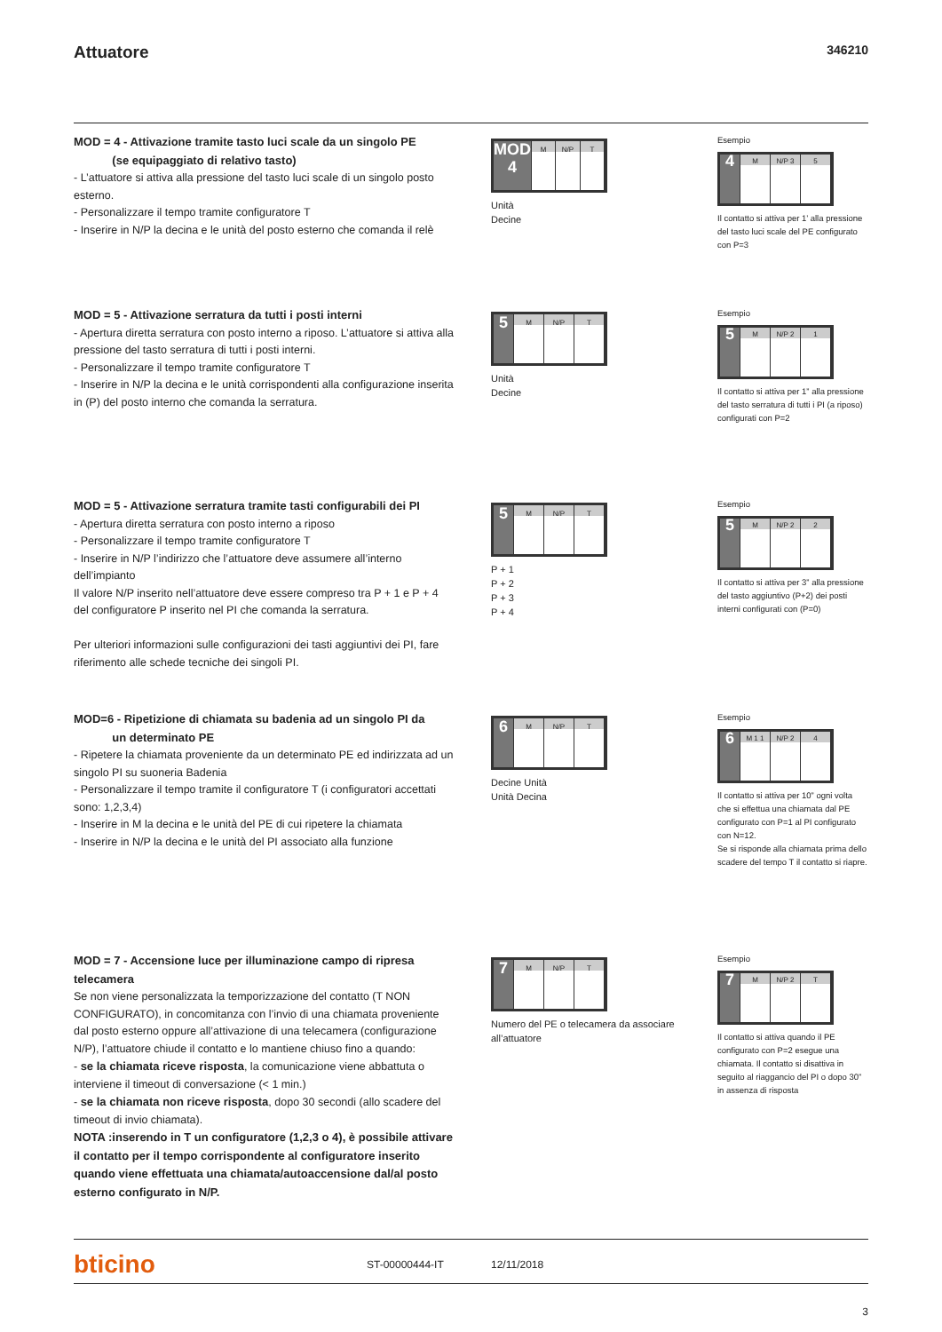Attuatore
346210
MOD = 4 - Attivazione tramite tasto luci scale da un singolo PE
(se equipaggiato di relativo tasto)
- L’attuatore si attiva alla pressione del tasto luci scale di un singolo posto esterno.
- Personalizzare il tempo tramite configuratore T
- Inserire in N/P la decina e le unità del posto esterno che comanda il relè
MOD 4
M N/P T
Unità
Decine
Esempio
4
M N/P 3 5
Il contatto si attiva per 1’ alla pressione del tasto luci scale del PE configurato con P=3
MOD = 5 - Attivazione serratura da tutti i posti interni
- Apertura diretta serratura con posto interno a riposo. L’attuatore si attiva alla pressione del tasto serratura di tutti i posti interni.
- Personalizzare il tempo tramite configuratore T
- Inserire in N/P la decina e le unità corrispondenti alla configurazione inserita in (P) del posto interno che comanda la serratura.
5
M N/P T
Unità
Decine
Esempio
5
M N/P 2 1
Il contatto si attiva per 1” alla pressione del tasto serratura di tutti i PI (a riposo) configurati con P=2
MOD = 5 - Attivazione serratura tramite tasti configurabili dei PI
- Apertura diretta serratura con posto interno a riposo
- Personalizzare il tempo tramite configuratore T
- Inserire in N/P l’indirizzo che l’attuatore deve assumere all’interno dell’impianto
Il valore N/P inserito nell’attuatore deve essere compreso tra P + 1 e P + 4 del configuratore P inserito nel PI che comanda la serratura.
Per ulteriori informazioni sulle configurazioni dei tasti aggiuntivi dei PI, fare riferimento alle schede tecniche dei singoli PI.
5
M N/P T
P + 1
P + 2
P + 3
P + 4
Esempio
5
M N/P 2 2
Il contatto si attiva per 3” alla pressione del tasto aggiuntivo (P+2) dei posti interni configurati con (P=0)
MOD=6 - Ripetizione di chiamata su badenia ad un singolo PI da
un determinato PE
- Ripetere la chiamata proveniente da un determinato PE ed indirizzata ad un singolo PI su suoneria Badenia
- Personalizzare il tempo tramite il configuratore T (i configuratori accettati sono: 1,2,3,4)
- Inserire in M la decina e le unità del PE di cui ripetere la chiamata
- Inserire in N/P la decina e le unità del PI associato alla funzione
6
M N/P T
Decine Unità
Unità Decina
Esempio
6
M 1 1 N/P 2 4
Il contatto si attiva per 10” ogni volta che si effettua una chiamata dal PE configurato con P=1 al PI configurato con N=12.
Se si risponde alla chiamata prima dello scadere del tempo T il contatto si riapre.
MOD = 7 - Accensione luce per illuminazione campo di ripresa telecamera
Se non viene personalizzata la temporizzazione del contatto (T NON CONFIGURATO), in concomitanza con l’invio di una chiamata proveniente dal posto esterno oppure all’attivazione di una telecamera (configurazione N/P), l’attuatore chiude il contatto e lo mantiene chiuso fino a quando:
- se la chiamata riceve risposta, la comunicazione viene abbattuta o interviene il timeout di conversazione (< 1 min.)
- se la chiamata non riceve risposta, dopo 30 secondi (allo scadere del timeout di invio chiamata).
NOTA :inserendo in T un configuratore (1,2,3 o 4), è possibile attivare il contatto per il tempo corrispondente al configuratore inserito quando viene effettuata una chiamata/autoaccensione dal/al posto esterno configurato in N/P.
7
M N/P T
Numero del PE o telecamera da associare all’attuatore
Esempio
7
M N/P 2 T
Il contatto si attiva quando il PE configurato con P=2 esegue una chiamata. Il contatto si disattiva in seguito al riaggancio del PI o dopo 30” in assenza di risposta
bticino
ST-00000444-IT 12/11/2018
3